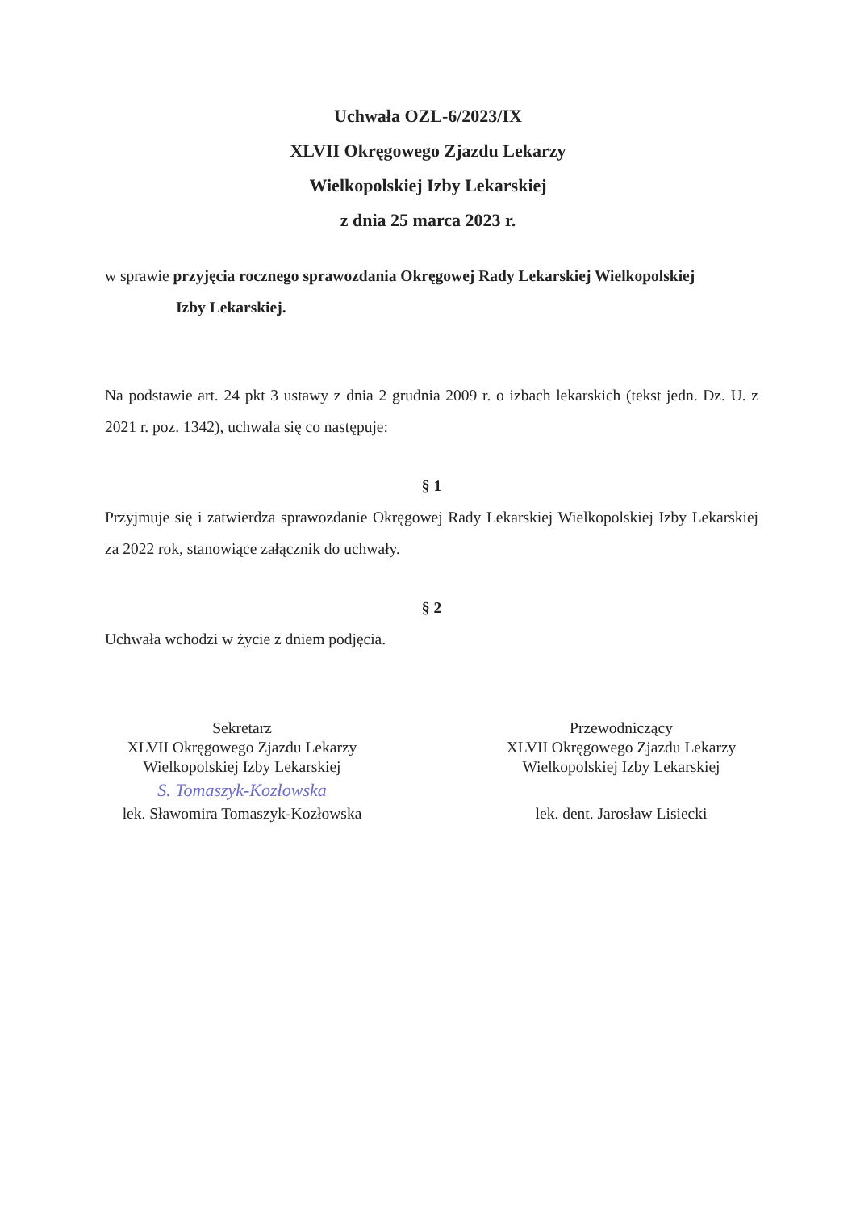Uchwała OZL-6/2023/IX
XLVII Okręgowego Zjazdu Lekarzy
Wielkopolskiej Izby Lekarskiej
z dnia 25 marca 2023 r.
w sprawie przyjęcia rocznego sprawozdania Okręgowej Rady Lekarskiej Wielkopolskiej
Izby Lekarskiej.
Na podstawie art. 24 pkt 3 ustawy z dnia 2 grudnia 2009 r. o izbach lekarskich (tekst jedn. Dz. U. z 2021 r. poz. 1342), uchwala się co następuje:
§ 1
Przyjmuje się i zatwierdza sprawozdanie Okręgowej Rady Lekarskiej Wielkopolskiej Izby Lekarskiej za 2022 rok, stanowiące załącznik do uchwały.
§ 2
Uchwała wchodzi w życie z dniem podjęcia.
Sekretarz
XLVII Okręgowego Zjazdu Lekarzy
Wielkopolskiej Izby Lekarskiej
S. Tomaszyk-Kozłowska
lek. Sławomira Tomaszyk-Kozłowska
Przewodniczący
XLVII Okręgowego Zjazdu Lekarzy
Wielkopolskiej Izby Lekarskiej
lek. dent. Jarosław Lisiecki